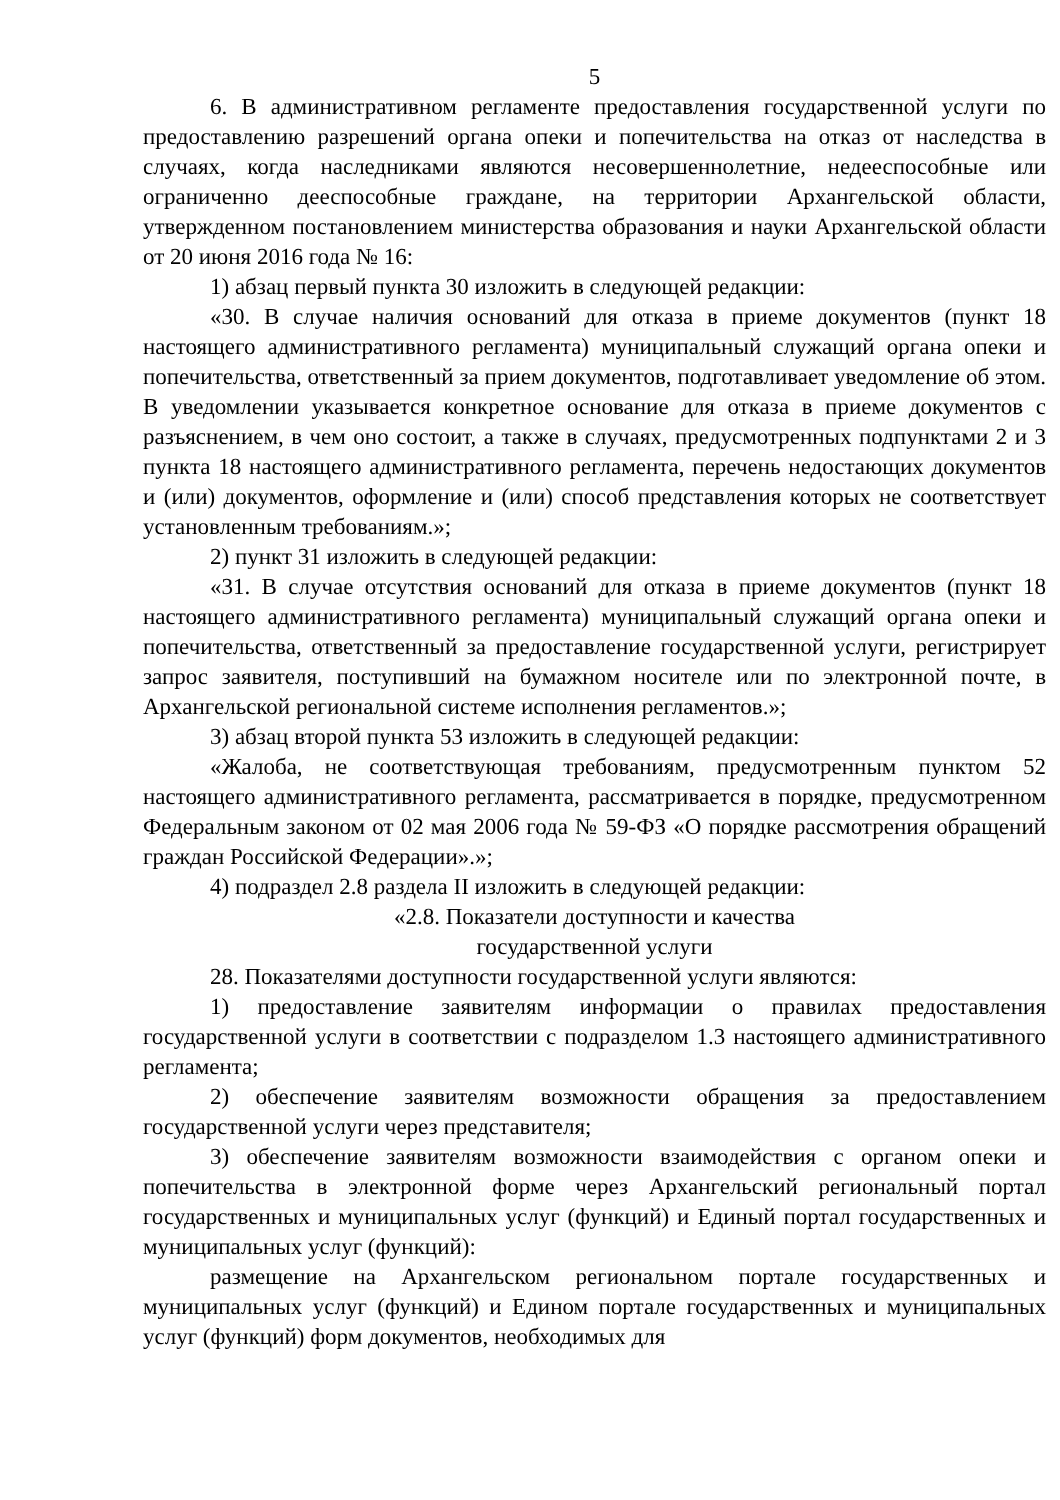5
6. В административном регламенте предоставления государственной услуги по предоставлению разрешений органа опеки и попечительства на отказ от наследства в случаях, когда наследниками являются несовершеннолетние, недееспособные или ограниченно дееспособные граждане, на территории Архангельской области, утвержденном постановлением министерства образования и науки Архангельской области от 20 июня 2016 года № 16:
1) абзац первый пункта 30 изложить в следующей редакции:
«30. В случае наличия оснований для отказа в приеме документов (пункт 18 настоящего административного регламента) муниципальный служащий органа опеки и попечительства, ответственный за прием документов, подготавливает уведомление об этом. В уведомлении указывается конкретное основание для отказа в приеме документов с разъяснением, в чем оно состоит, а также в случаях, предусмотренных подпунктами 2 и 3 пункта 18 настоящего административного регламента, перечень недостающих документов и (или) документов, оформление и (или) способ представления которых не соответствует установленным требованиям.»;
2) пункт 31 изложить в следующей редакции:
«31. В случае отсутствия оснований для отказа в приеме документов (пункт 18 настоящего административного регламента) муниципальный служащий органа опеки и попечительства, ответственный за предоставление государственной услуги, регистрирует запрос заявителя, поступивший на бумажном носителе или по электронной почте, в Архангельской региональной системе исполнения регламентов.»;
3) абзац второй пункта 53 изложить в следующей редакции:
«Жалоба, не соответствующая требованиям, предусмотренным пунктом 52 настоящего административного регламента, рассматривается в порядке, предусмотренном Федеральным законом от 02 мая 2006 года № 59-ФЗ «О порядке рассмотрения обращений граждан Российской Федерации».»;
4) подраздел 2.8 раздела II изложить в следующей редакции:
«2.8. Показатели доступности и качества
государственной услуги
28. Показателями доступности государственной услуги являются:
1) предоставление заявителям информации о правилах предоставления государственной услуги в соответствии с подразделом 1.3 настоящего административного регламента;
2) обеспечение заявителям возможности обращения за предоставлением государственной услуги через представителя;
3) обеспечение заявителям возможности взаимодействия с органом опеки и попечительства в электронной форме через Архангельский региональный портал государственных и муниципальных услуг (функций) и Единый портал государственных и муниципальных услуг (функций):
размещение на Архангельском региональном портале государственных и муниципальных услуг (функций) и Едином портале государственных и муниципальных услуг (функций) форм документов, необходимых для